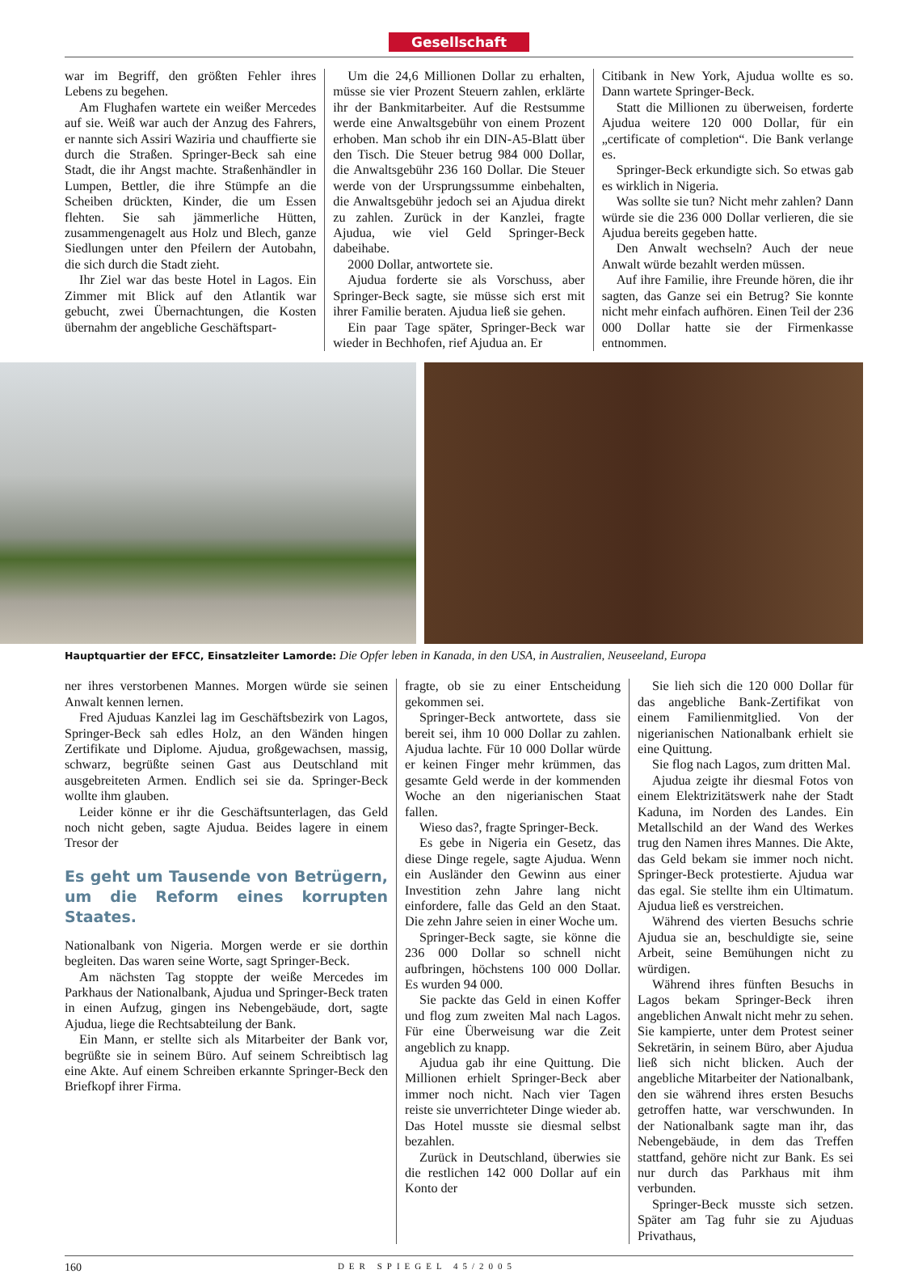Gesellschaft
war im Begriff, den größten Fehler ihres Lebens zu begehen.
Am Flughafen wartete ein weißer Mercedes auf sie. Weiß war auch der Anzug des Fahrers, er nannte sich Assiri Waziria und chauffierte sie durch die Straßen. Springer-Beck sah eine Stadt, die ihr Angst machte. Straßenhändler in Lumpen, Bettler, die ihre Stümpfe an die Scheiben drückten, Kinder, die um Essen flehten. Sie sah jämmerliche Hütten, zusammengenagelt aus Holz und Blech, ganze Siedlungen unter den Pfeilern der Autobahn, die sich durch die Stadt zieht.
Ihr Ziel war das beste Hotel in Lagos. Ein Zimmer mit Blick auf den Atlantik war gebucht, zwei Übernachtungen, die Kosten übernahm der angebliche Geschäftspart-
Um die 24,6 Millionen Dollar zu erhalten, müsse sie vier Prozent Steuern zahlen, erklärte ihr der Bankmitarbeiter. Auf die Restsumme werde eine Anwaltsgebühr von einem Prozent erhoben. Man schob ihr ein DIN-A5-Blatt über den Tisch. Die Steuer betrug 984 000 Dollar, die Anwaltsgebühr 236 160 Dollar. Die Steuer werde von der Ursprungssumme einbehalten, die Anwaltsgebühr jedoch sei an Ajudua direkt zu zahlen. Zurück in der Kanzlei, fragte Ajudua, wie viel Geld Springer-Beck dabeihabe.
2000 Dollar, antwortete sie.
Ajudua forderte sie als Vorschuss, aber Springer-Beck sagte, sie müsse sich erst mit ihrer Familie beraten. Ajudua ließ sie gehen.
Ein paar Tage später, Springer-Beck war wieder in Bechhofen, rief Ajudua an. Er
Citibank in New York, Ajudua wollte es so. Dann wartete Springer-Beck.
Statt die Millionen zu überweisen, forderte Ajudua weitere 120 000 Dollar, für ein „certificate of completion“. Die Bank verlange es.
Springer-Beck erkundigte sich. So etwas gab es wirklich in Nigeria.
Was sollte sie tun? Nicht mehr zahlen? Dann würde sie die 236 000 Dollar verlieren, die sie Ajudua bereits gegeben hatte.
Den Anwalt wechseln? Auch der neue Anwalt würde bezahlt werden müssen.
Auf ihre Familie, ihre Freunde hören, die ihr sagten, das Ganze sei ein Betrug? Sie konnte nicht mehr einfach aufhören. Einen Teil der 236 000 Dollar hatte sie der Firmenkasse entnommen.
Hauptquartier der EFCC, Einsatzleiter Lamorde: Die Opfer leben in Kanada, in den USA, in Australien, Neuseeland, Europa
ner ihres verstorbenen Mannes. Morgen würde sie seinen Anwalt kennen lernen.
Fred Ajuduas Kanzlei lag im Geschäftsbezirk von Lagos, Springer-Beck sah edles Holz, an den Wänden hingen Zertifikate und Diplome. Ajudua, großgewachsen, massig, schwarz, begrüßte seinen Gast aus Deutschland mit ausgebreiteten Armen. Endlich sei sie da. Springer-Beck wollte ihm glauben.
Leider könne er ihr die Geschäftsunterlagen, das Geld noch nicht geben, sagte Ajudua. Beides lagere in einem Tresor der
Es geht um Tausende von Betrügern, um die Reform eines korrupten Staates.
Nationalbank von Nigeria. Morgen werde er sie dorthin begleiten. Das waren seine Worte, sagt Springer-Beck.
Am nächsten Tag stoppte der weiße Mercedes im Parkhaus der Nationalbank, Ajudua und Springer-Beck traten in einen Aufzug, gingen ins Nebengebäude, dort, sagte Ajudua, liege die Rechtsabteilung der Bank.
Ein Mann, er stellte sich als Mitarbeiter der Bank vor, begrüßte sie in seinem Büro. Auf seinem Schreibtisch lag eine Akte. Auf einem Schreiben erkannte Springer-Beck den Briefkopf ihrer Firma.
fragte, ob sie zu einer Entscheidung gekommen sei.
Springer-Beck antwortete, dass sie bereit sei, ihm 10 000 Dollar zu zahlen. Ajudua lachte. Für 10 000 Dollar würde er keinen Finger mehr krümmen, das gesamte Geld werde in der kommenden Woche an den nigerianischen Staat fallen.
Wieso das?, fragte Springer-Beck.
Es gebe in Nigeria ein Gesetz, das diese Dinge regele, sagte Ajudua. Wenn ein Ausländer den Gewinn aus einer Investition zehn Jahre lang nicht einfordere, falle das Geld an den Staat. Die zehn Jahre seien in einer Woche um.
Springer-Beck sagte, sie könne die 236 000 Dollar so schnell nicht aufbringen, höchstens 100 000 Dollar. Es wurden 94 000.
Sie packte das Geld in einen Koffer und flog zum zweiten Mal nach Lagos. Für eine Überweisung war die Zeit angeblich zu knapp.
Ajudua gab ihr eine Quittung. Die Millionen erhielt Springer-Beck aber immer noch nicht. Nach vier Tagen reiste sie unverrichteter Dinge wieder ab. Das Hotel musste sie diesmal selbst bezahlen.
Zurück in Deutschland, überwies sie die restlichen 142 000 Dollar auf ein Konto der
Sie lieh sich die 120 000 Dollar für das angebliche Bank-Zertifikat von einem Familienmitglied. Von der nigerianischen Nationalbank erhielt sie eine Quittung.
Sie flog nach Lagos, zum dritten Mal.
Ajudua zeigte ihr diesmal Fotos von einem Elektrizitätswerk nahe der Stadt Kaduna, im Norden des Landes. Ein Metallschild an der Wand des Werkes trug den Namen ihres Mannes. Die Akte, das Geld bekam sie immer noch nicht. Springer-Beck protestierte. Ajudua war das egal. Sie stellte ihm ein Ultimatum. Ajudua ließ es verstreichen.
Während des vierten Besuchs schrie Ajudua sie an, beschuldigte sie, seine Arbeit, seine Bemühungen nicht zu würdigen.
Während ihres fünften Besuchs in Lagos bekam Springer-Beck ihren angeblichen Anwalt nicht mehr zu sehen. Sie kampierte, unter dem Protest seiner Sekretärin, in seinem Büro, aber Ajudua ließ sich nicht blicken. Auch der angebliche Mitarbeiter der Nationalbank, den sie während ihres ersten Besuchs getroffen hatte, war verschwunden. In der Nationalbank sagte man ihr, das Nebengebäude, in dem das Treffen stattfand, gehöre nicht zur Bank. Es sei nur durch das Parkhaus mit ihm verbunden.
Springer-Beck musste sich setzen. Später am Tag fuhr sie zu Ajuduas Privathaus,
160 DER SPIEGEL 45/2005